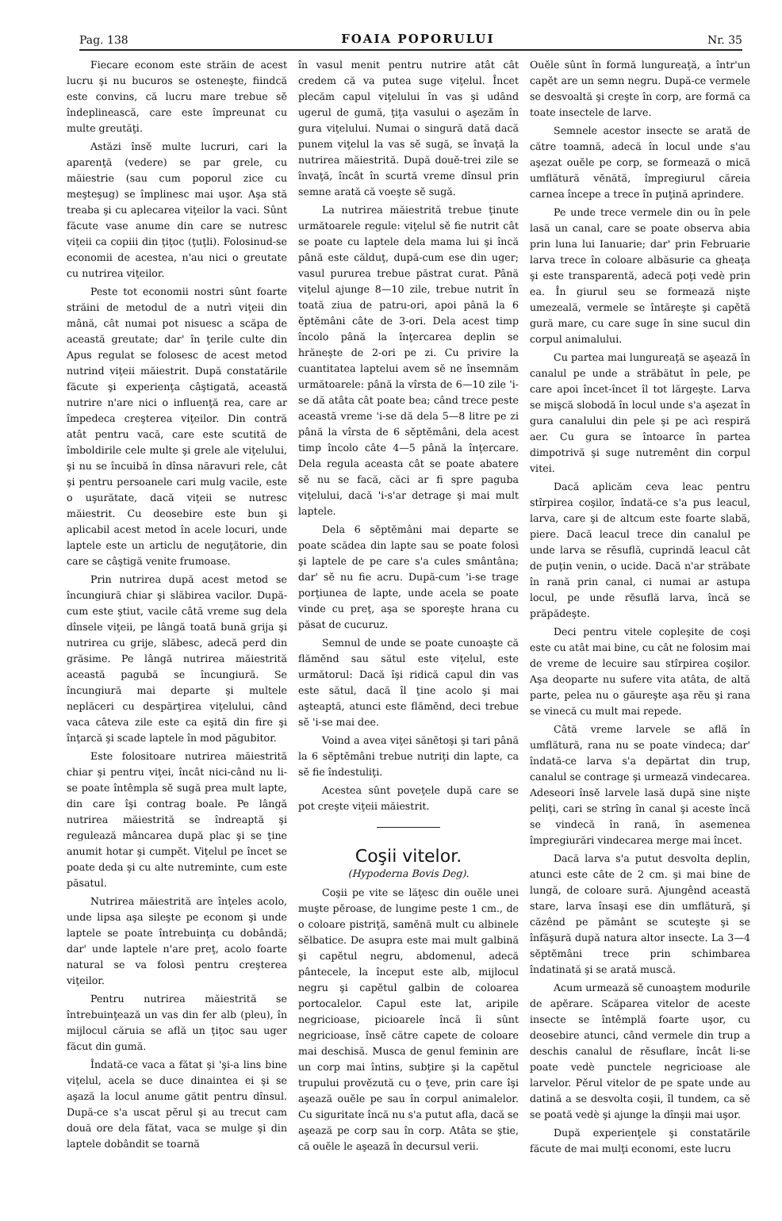Pag. 138 FOAIA POPORULUI Nr. 35
Fiecare econom este străin de acest lucru şi nu bucuros se osteneşte, fiindcă este convins, că lucru mare trebue sĕ îndeplinească, care este împreunat cu multe greutăţi.
Astăzi însĕ multe lucruri, cari la aparenţă (vedere) se par grele, cu măiestrie (sau cum poporul zice cu meşteşug) se împlinesc mai uşor. Aşa stă treaba şi cu aplecarea viţeilor la vaci. Sûnt făcute vase anume din care se nutresc viţeii ca copiii din ţiţoc (ţuţli). Folosinud-se economii de acestea, n'au nici o greutate cu nutrirea viţeilor.
Peste tot economii nostri sûnt foarte străini de metodul de a nutrì viţeii din mână, cât numai pot nisuesc a scăpa de această greutate; dar' în ţerile culte din Apus regulat se folosesc de acest metod nutrind viţeii măiestrit. După constatările făcute şi experienţa câştigată, această nutrire n'are nici o influenţă rea, care ar împedeca creşterea viţeilor. Din contră atât pentru vacă, care este scutită de îmboldirile cele multe şi grele ale viţelului, şi nu se încuibă în dînsa năravuri rele, cât şi pentru persoanele cari mulg vacile, este o uşurătate, dacă viţeii se nutresc măiestrit. Cu deosebire este bun şi aplicabil acest metod în acele locuri, unde laptele este un articlu de neguţătorie, din care se câştigă venite frumoase.
Prin nutrirea după acest metod se încungiură chiar şi slăbirea vacilor. După-cum este ştiut, vacile câtă vreme sug dela dînsele viţeii, pe lângă toată bună grija şi nutrirea cu grije, slăbesc, adecă perd din grăsime. Pe lângă nutrirea măiestrită această pagubă se încungiură. Se încungiură mai departe şi multele neplăceri cu despărţirea viţelului, când vaca câteva zile este ca eşită din fire şi înţarcă şi scade laptele în mod păgubitor.
Este folositoare nutrirea măiestrită chiar şi pentru viţei, încât nici-când nu li-se poate întêmpla sĕ sugă prea mult lapte, din care îşi contrag boale. Pe lângă nutrirea măiestrită se îndreaptă şi regulează mâncarea după plac şi se ţine anumit hotar şi cumpĕt. Viţelul pe încet se poate deda şi cu alte nutreminte, cum este păsatul.
Nutrirea măiestrită are înţeles acolo, unde lipsa aşa sileşte pe econom şi unde laptele se poate întrebuinţa cu dobândă; dar' unde laptele n'are preţ, acolo foarte natural se va folosì pentru creşterea viţeilor.
Pentru nutrirea măiestrită se întrebuinţează un vas din fer alb (pleu), în mijlocul căruia se află un ţiţoc sau uger făcut din gumă.
Îndată-ce vaca a fătat şi 'şi-a lins bine viţelul, acela se duce dinaintea ei şi se aşază la locul anume gătit pentru dînsul. După-ce s'a uscat pĕrul şi au trecut cam două ore dela fătat, vaca se mulge şi din laptele dobândit se toarnă
în vasul menit pentru nutrire atât cât credem că va putea suge viţelul. Încet plecăm capul viţelului în vas şi udând ugerul de gumă, ţiţa vasului o aşezăm în gura viţelului. Numai o singură dată dacă punem viţelul la vas sĕ sugă, se învaţă la nutrirea măiestrită. După douĕ-trei zile se învaţă, încât în scurtă vreme dînsul prin semne arată că voeşte sĕ sugă.
La nutrirea măiestrită trebue ţinute următoarele regule: viţelul sĕ fie nutrit cât se poate cu laptele dela mama lui şi încă până este călduţ, după-cum ese din uger; vasul pururea trebue păstrat curat. Până viţelul ajunge 8—10 zile, trebue nutrit în toată ziua de patru-ori, apoi până la 6 ĕptĕmâni câte de 3-ori. Dela acest timp încolo până la înţercarea deplin se hrăneşte de 2-ori pe zi. Cu privire la cuantitatea laptelui avem sĕ ne însemnăm următoarele: până la vîrsta de 6—10 zile 'i-se dă atâta cât poate bea; când trece peste această vreme 'i-se dă dela 5—8 litre pe zi până la vîrsta de 6 sĕptĕmâni, dela acest timp încolo câte 4—5 până la înţercare. Dela regula aceasta cât se poate abatere sĕ nu se facă, căci ar fi spre paguba viţelului, dacă 'i-s'ar detrage şi mai mult laptele.
Dela 6 sĕptĕmâni mai departe se poate scădea din lapte sau se poate folosì şi laptele de pe care s'a cules smântâna; dar' sĕ nu fie acru. După-cum 'i-se trage porţiunea de lapte, unde acela se poate vinde cu preţ, aşa se sporeşte hrana cu păsat de cucuruz.
Semnul de unde se poate cunoaşte că flămĕnd sau sătul este viţelul, este următorul: Dacă îşi ridică capul din vas este sătul, dacă îl ţine acolo şi mai aşteaptă, atunci este flămĕnd, deci trebue sĕ 'i-se mai dee.
Voind a avea viţei sănĕtoşi şi tari până la 6 sĕptĕmâni trebue nutriţi din lapte, ca sĕ fie îndestuliţi.
Acestea sûnt poveţele după care se pot creşte viţeii măiestrit.
Coşii vitelor.
(Hypoderna Bovis Deg).
Coşii pe vite se lăţesc din ouĕle unei muşte pĕroase, de lungime peste 1 cm., de o coloare pistriţă, samĕnă mult cu albinele sĕlbatice. De asupra este mai mult galbină şi capĕtul negru, abdomenul, adecă pântecele, la început este alb, mijlocul negru şi capĕtul galbin de coloarea portocalelor. Capul este lat, aripile negricioase, picioarele încă îi sûnt negricioase, însĕ către capete de coloare mai deschisă. Musca de genul feminin are un corp mai întins, subţire şi la capĕtul trupului provĕzută cu o ţeve, prin care îşi aşează ouĕle pe sau în corpul animalelor. Cu siguritate încă nu s'a putut afla, dacă se aşează pe corp sau în corp. Atâta se ştie, că ouĕle le aşează în decursul verii.
Ouĕle sûnt în formă lungureaţă, a într'un capĕt are un semn negru. După-ce vermele se desvoaltă şi creşte în corp, are formă ca toate insectele de larve.
Semnele acestor insecte se arată de către toamnă, adecă în locul unde s'au aşezat ouĕle pe corp, se formează o mică umflătură vĕnătă, împregiurul căreia carnea începe a trece în puţină aprindere.
Pe unde trece vermele din ou în pele lasă un canal, care se poate observa abia prin luna lui Ianuarie; dar' prin Februarie larva trece în coloare albăsurie ca gheaţa şi este transparentă, adecă poţi vedè prin ea. În giurul seu se formează nişte umezeală, vermele se întăreşte şi capĕtă gură mare, cu care suge în sine sucul din corpul animalului.
Cu partea mai lungureaţă se aşează în canalul pe unde a străbătut în pele, pe care apoi încet-încet îl tot lărgeşte. Larva se mişcă slobodă în locul unde s'a aşezat în gura canalului din pele şi pe acì respiră aer. Cu gura se întoarce în partea dimpotrivă şi suge nutremênt din corpul vitei.
Dacă aplicăm ceva leac pentru stîrpirea coşilor, îndată-ce s'a pus leacul, larva, care şi de altcum este foarte slabă, piere. Dacă leacul trece din canalul pe unde larva se rĕsuflă, cuprindă leacul cât de puţin venin, o ucide. Dacă n'ar străbate în rană prin canal, ci numai ar astupa locul, pe unde rĕsuflă larva, încă se prăpădeşte.
Deci pentru vitele copleşite de coşi este cu atât mai bine, cu cât ne folosim mai de vreme de lecuire sau stîrpirea coşilor. Aşa deoparte nu sufere vita atâta, de altă parte, pelea nu o găureşte aşa rĕu şi rana se vinecă cu mult mai repede.
Câtă vreme larvele se află în umflătură, rana nu se poate vindeca; dar' îndată-ce larva s'a depărtat din trup, canalul se contrage şi urmează vindecarea. Adeseori însĕ larvele lasă după sine nişte peliţi, cari se strîng în canal şi aceste încă se vindecă în rană, în asemenea împregiurări vindecarea merge mai încet.
Dacă larva s'a putut desvolta deplin, atunci este câte de 2 cm. şi mai bine de lungă, de coloare sură. Ajungênd această stare, larva însaşi ese din umflătură, şi căzênd pe pământ se scuteşte şi se înfăşură după natura altor insecte. La 3—4 sĕptĕmâni trece prin schimbarea îndatinată şi se arată muscă.
Acum urmează sĕ cunoaştem modurile de apĕrare. Scăparea vitelor de aceste insecte se întêmplă foarte uşor, cu deosebire atunci, când vermele din trup a deschis canalul de rĕsuflare, încât li-se poate vedè punctele negricioase ale larvelor. Pĕrul vitelor de pe spate unde au datină a se desvolta coşii, îl tundem, ca sĕ se poată vedè şi ajunge la dînşii mai uşor.
După experienţele şi constatările făcute de mai mulţi economi, este lucru